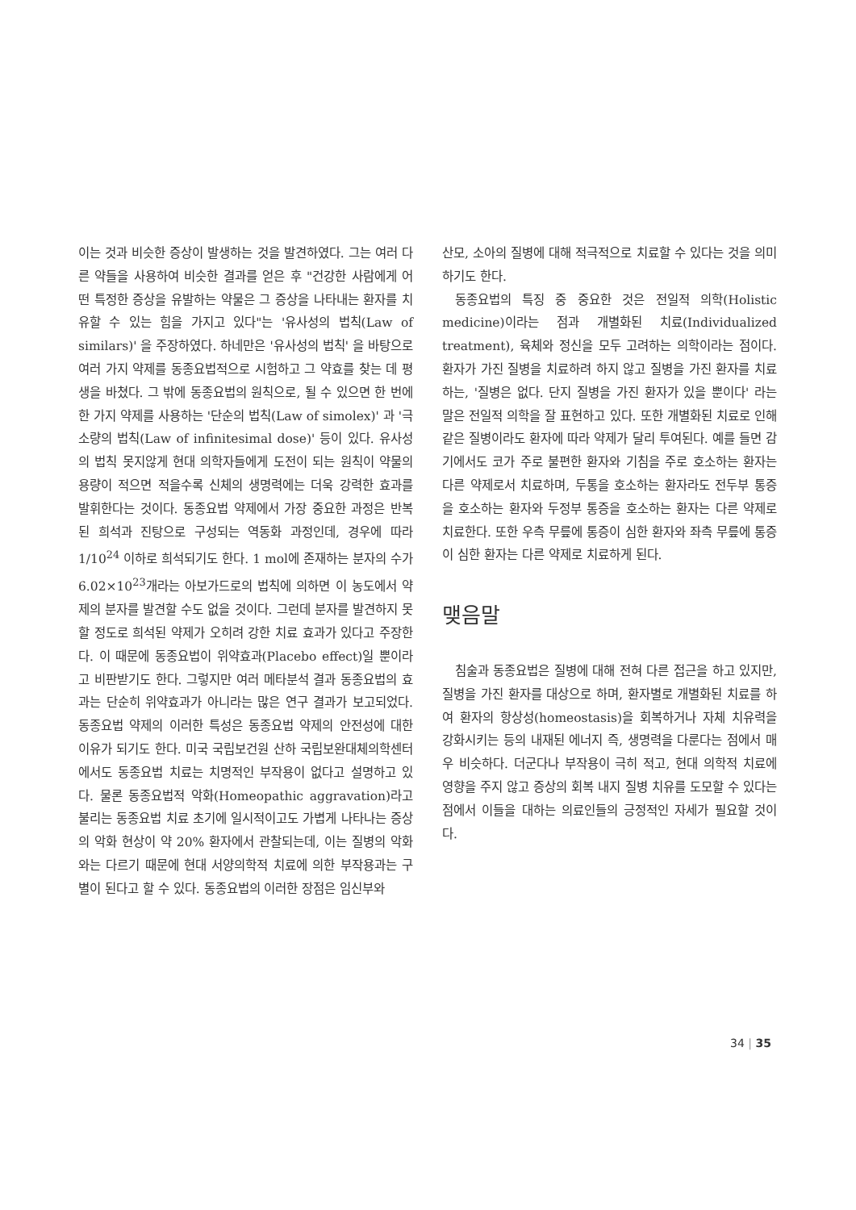이는 것과 비슷한 증상이 발생하는 것을 발견하였다. 그는 여러 다른 약들을 사용하여 비슷한 결과를 얻은 후 "건강한 사람에게 어떤 특정한 증상을 유발하는 약물은 그 증상을 나타내는 환자를 치유할 수 있는 힘을 가지고 있다"는 '유사성의 법칙(Law of similars)' 을 주장하였다. 하네만은 '유사성의 법칙' 을 바탕으로 여러 가지 약제를 동종요법적으로 시험하고 그 약효를 찾는 데 평생을 바쳤다. 그 밖에 동종요법의 원칙으로, 될 수 있으면 한 번에 한 가지 약제를 사용하는 '단순의 법칙(Law of simolex)' 과 '극소량의 법칙(Law of infinitesimal dose)' 등이 있다. 유사성의 법칙 못지않게 현대 의학자들에게 도전이 되는 원칙이 약물의 용량이 적으면 적을수록 신체의 생명력에는 더욱 강력한 효과를 발휘한다는 것이다. 동종요법 약제에서 가장 중요한 과정은 반복된 희석과 진탕으로 구성되는 역동화 과정인데, 경우에 따라 1/10<sup>24</sup> 이하로 희석되기도 한다. 1 mol에 존재하는 분자의 수가 6.02×10<sup>23</sup>개라는 아보가드로의 법칙에 의하면 이 농도에서 약제의 분자를 발견할 수도 없을 것이다. 그런데 분자를 발견하지 못할 정도로 희석된 약제가 오히려 강한 치료 효과가 있다고 주장한다. 이 때문에 동종요법이 위약효과(Placebo effect)일 뿐이라고 비판받기도 한다. 그렇지만 여러 메타분석 결과 동종요법의 효과는 단순히 위약효과가 아니라는 많은 연구 결과가 보고되었다. 동종요법 약제의 이러한 특성은 동종요법 약제의 안전성에 대한 이유가 되기도 한다. 미국 국립보건원 산하 국립보완대체의학센터에서도 동종요법 치료는 치명적인 부작용이 없다고 설명하고 있다. 물론 동종요법적 악화(Homeopathic aggravation)라고 불리는 동종요법 치료 초기에 일시적이고도 가볍게 나타나는 증상의 악화 현상이 약 20% 환자에서 관찰되는데, 이는 질병의 악화와는 다르기 때문에 현대 서양의학적 치료에 의한 부작용과는 구별이 된다고 할 수 있다. 동종요법의 이러한 장점은 임신부와
산모, 소아의 질병에 대해 적극적으로 치료할 수 있다는 것을 의미하기도 한다.
동종요법의 특징 중 중요한 것은 전일적 의학(Holistic medicine)이라는 점과 개별화된 치료(Individualized treatment), 육체와 정신을 모두 고려하는 의학이라는 점이다. 환자가 가진 질병을 치료하려 하지 않고 질병을 가진 환자를 치료하는, '질병은 없다. 단지 질병을 가진 환자가 있을 뿐이다' 라는 말은 전일적 의학을 잘 표현하고 있다. 또한 개별화된 치료로 인해 같은 질병이라도 환자에 따라 약제가 달리 투여된다. 예를 들면 감기에서도 코가 주로 불편한 환자와 기침을 주로 호소하는 환자는 다른 약제로서 치료하며, 두통을 호소하는 환자라도 전두부 통증을 호소하는 환자와 두정부 통증을 호소하는 환자는 다른 약제로 치료한다. 또한 우측 무릎에 통증이 심한 환자와 좌측 무릎에 통증이 심한 환자는 다른 약제로 치료하게 된다.
맺음말
침술과 동종요법은 질병에 대해 전혀 다른 접근을 하고 있지만, 질병을 가진 환자를 대상으로 하며, 환자별로 개별화된 치료를 하여 환자의 항상성(homeostasis)을 회복하거나 자체 치유력을 강화시키는 등의 내재된 에너지 즉, 생명력을 다룬다는 점에서 매우 비슷하다. 더군다나 부작용이 극히 적고, 현대 의학적 치료에 영향을 주지 않고 증상의 회복 내지 질병 치유를 도모할 수 있다는 점에서 이들을 대하는 의료인들의 긍정적인 자세가 필요할 것이다.
34 | 35